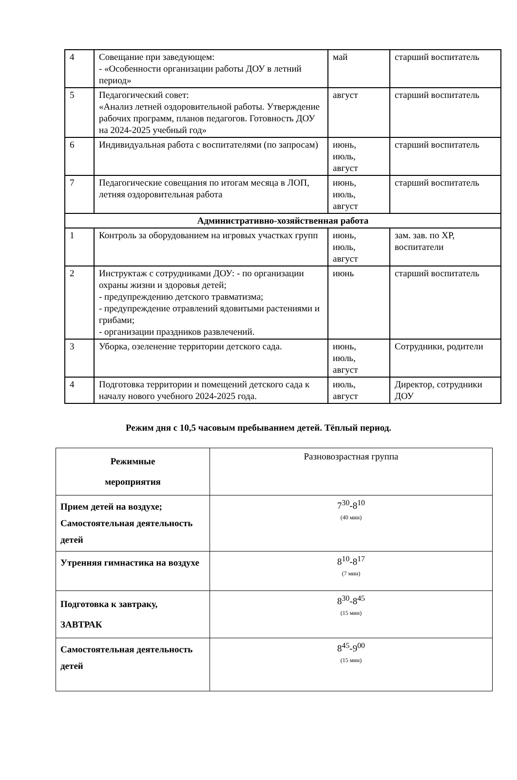| 4 | Совещание при заведующем: - «Особенности организации работы ДОУ в летний период» | май | старший воспитатель |
| 5 | Педагогический совет: «Анализ летней оздоровительной работы. Утверждение рабочих программ, планов педагогов. Готовность ДОУ на 2024-2025 учебный год» | август | старший воспитатель |
| 6 | Индивидуальная работа с воспитателями (по запросам) | июнь, июль, август | старший воспитатель |
| 7 | Педагогические совещания по итогам месяца в ЛОП, летняя оздоровительная работа | июнь, июль, август | старший воспитатель |
| Административно-хозяйственная работа | | | |
| 1 | Контроль за оборудованием на игровых участках групп | июнь, июль, август | зам. зав. по ХР, воспитатели |
| 2 | Инструктаж с сотрудниками ДОУ: - по организации охраны жизни и здоровья детей; - предупреждению детского травматизма; - предупреждение отравлений ядовитыми растениями и грибами; - организации праздников развлечений. | июнь | старший воспитатель |
| 3 | Уборка, озеленение территории детского сада. | июнь, июль, август | Сотрудники, родители |
| 4 | Подготовка территории и помещений детского сада к началу нового учебного 2024-2025 года. | июль, август | Директор, сотрудники ДОУ |
Режим дня с 10,5 часовым пребыванием детей. Тёплый период.
| Режимные мероприятия | Разновозрастная группа |
| Прием детей на воздухе; Самостоятельная деятельность детей | 7<sup>30</sup>-8<sup>10</sup> (40 мин) |
| Утренняя гимнастика на воздухе | 8<sup>10</sup>-8<sup>17</sup> (7 мин) |
| Подготовка к завтраку, ЗАВТРАК | 8<sup>30</sup>-8<sup>45</sup> (15 мин) |
| Самостоятельная деятельность детей | 8<sup>45</sup>-9<sup>00</sup> (15 мин) |